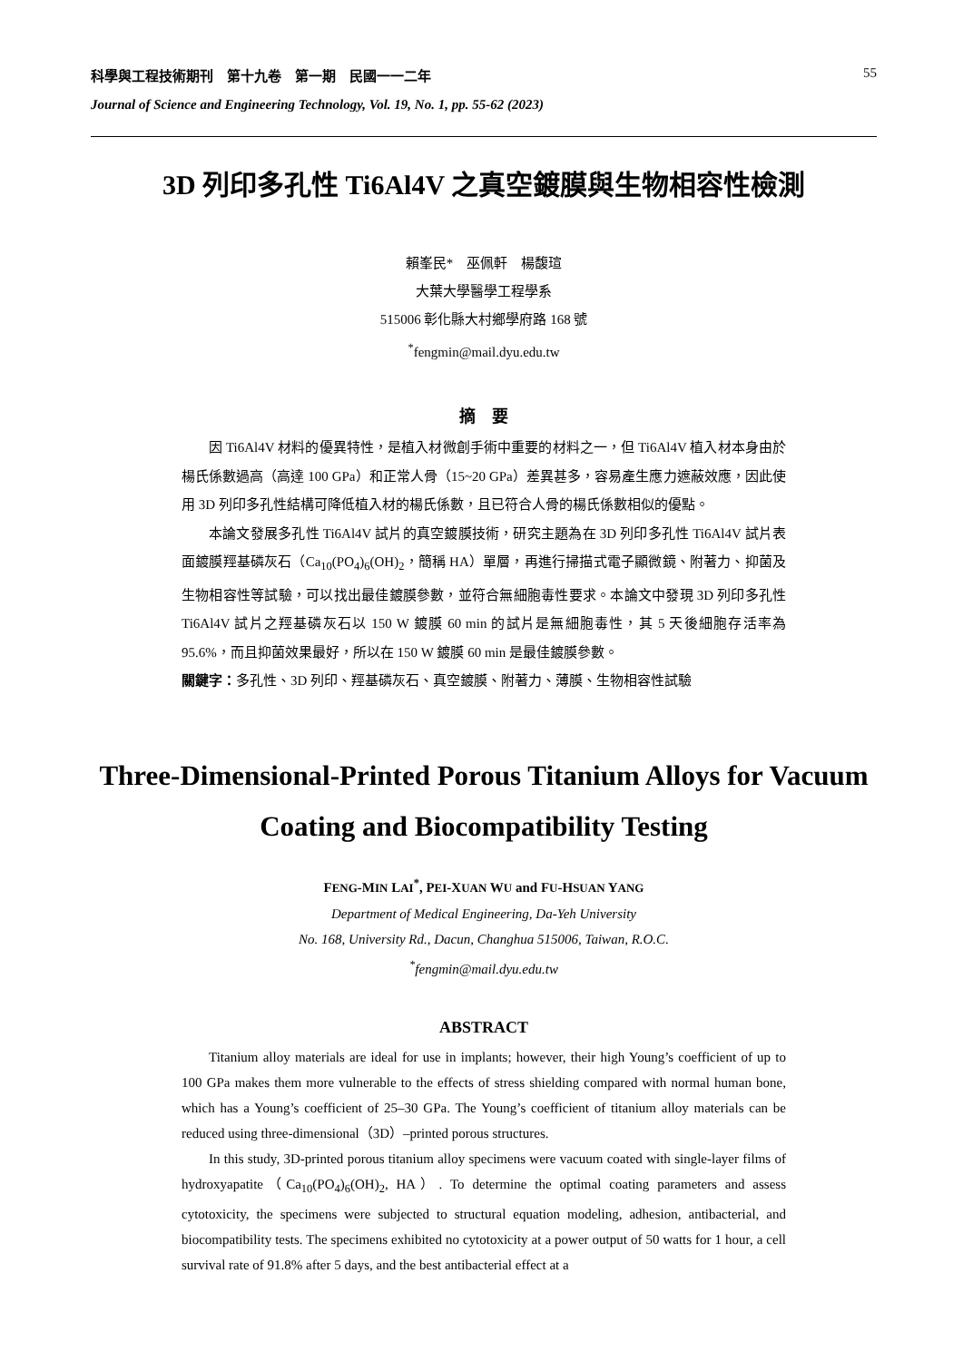科學與工程技術期刊　第十九卷　第一期　民國一一二年 55
Journal of Science and Engineering Technology, Vol. 19, No. 1, pp. 55-62 (2023)
3D 列印多孔性 Ti6Al4V 之真空鍍膜與生物相容性檢測
賴峯民*　巫佩軒　楊馥瑄
大葉大學醫學工程學系
515006 彰化縣大村鄉學府路 168 號
<sup>*</sup> fengmin@mail.dyu.edu.tw
摘　要
因 Ti6Al4V 材料的優異特性，是植入材微創手術中重要的材料之一，但 Ti6Al4V 植入材本身由於楊氏係數過高（高達 100 GPa）和正常人骨（15~20 GPa）差異甚多，容易產生應力遮蔽效應，因此使用 3D 列印多孔性結構可降低植入材的楊氏係數，且已符合人骨的楊氏係數相似的優點。
本論文發展多孔性 Ti6Al4V 試片的真空鍍膜技術，研究主題為在 3D 列印多孔性 Ti6Al4V 試片表面鍍膜羥基磷灰石（Ca<sub>10</sub>(PO<sub>4</sub>)<sub>6</sub>(OH)<sub>2</sub>，簡稱 HA）單層，再進行掃描式電子顯微鏡、附著力、抑菌及生物相容性等試驗，可以找出最佳鍍膜參數，並符合無細胞毒性要求。本論文中發現 3D 列印多孔性 Ti6Al4V 試片之羥基磷灰石以 150 W 鍍膜 60 min 的試片是無細胞毒性，其 5 天後細胞存活率為 95.6%，而且抑菌效果最好，所以在 150 W 鍍膜 60 min 是最佳鍍膜參數。
關鍵字：多孔性、3D 列印、羥基磷灰石、真空鍍膜、附著力、薄膜、生物相容性試驗
Three-Dimensional-Printed Porous Titanium Alloys for Vacuum Coating and Biocompatibility Testing
FENG-MIN LAI<sup>*</sup>, PEI-XUAN WU and FU-HSUAN YANG
Department of Medical Engineering, Da-Yeh University
No. 168, University Rd., Dacun, Changhua 515006, Taiwan, R.O.C.
<sup>*</sup> fengmin@mail.dyu.edu.tw
ABSTRACT
Titanium alloy materials are ideal for use in implants; however, their high Young’s coefficient of up to 100 GPa makes them more vulnerable to the effects of stress shielding compared with normal human bone, which has a Young’s coefficient of 25–30 GPa. The Young’s coefficient of titanium alloy materials can be reduced using three-dimensional（3D）–printed porous structures.
In this study, 3D-printed porous titanium alloy specimens were vacuum coated with single-layer films of hydroxyapatite（Ca<sub>10</sub>(PO<sub>4</sub>)<sub>6</sub>(OH)<sub>2</sub>, HA）. To determine the optimal coating parameters and assess cytotoxicity, the specimens were subjected to structural equation modeling, adhesion, antibacterial, and biocompatibility tests. The specimens exhibited no cytotoxicity at a power output of 50 watts for 1 hour, a cell survival rate of 91.8% after 5 days, and the best antibacterial effect at a